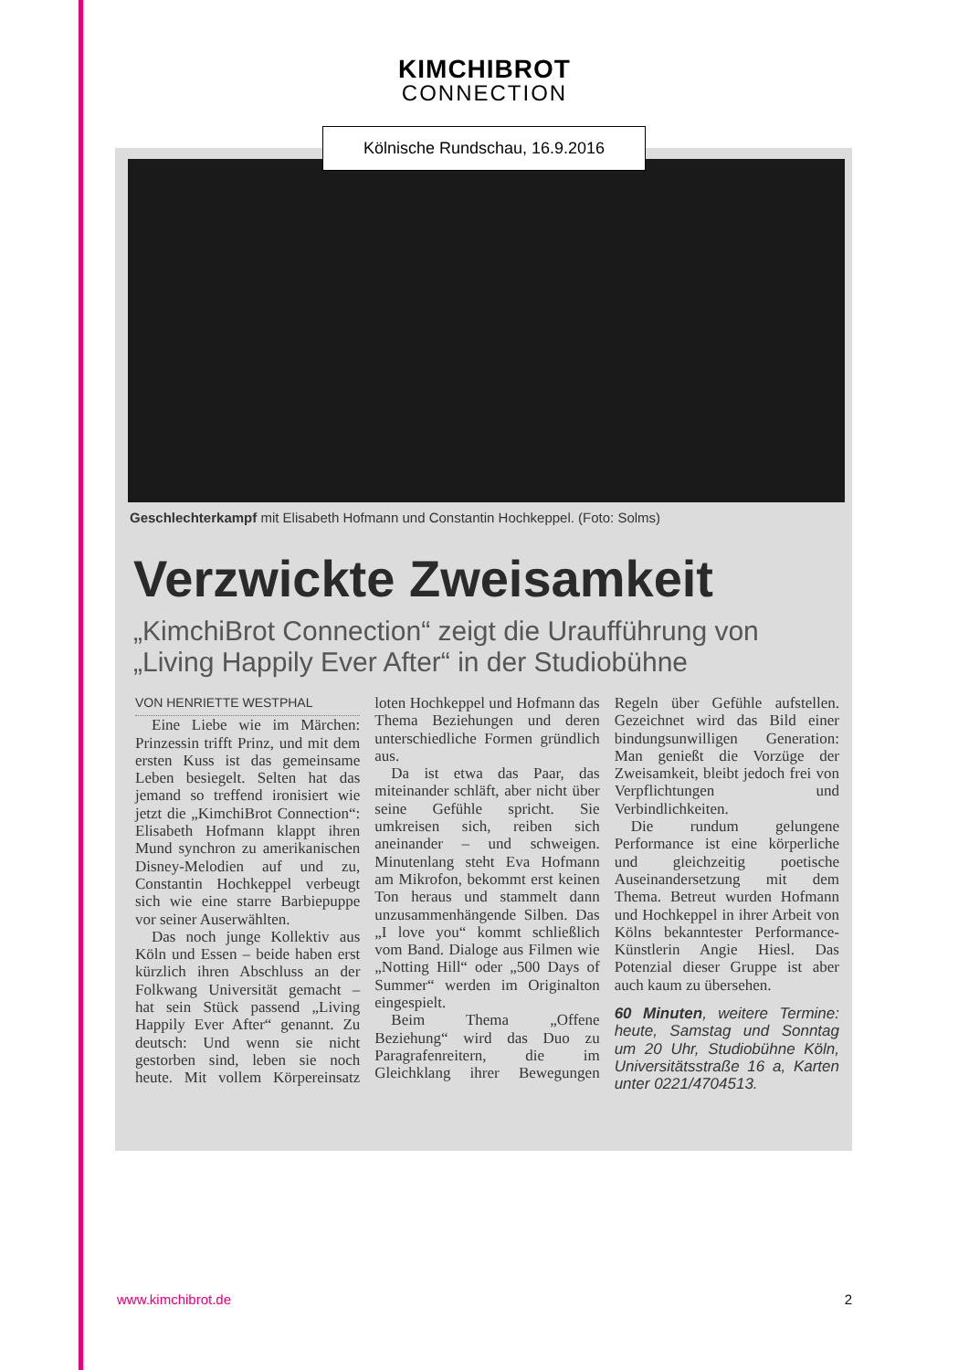KIMCHIBROT
CONNECTION
Kölnische Rundschau, 16.9.2016
Geschlechterkampf mit Elisabeth Hofmann und Constantin Hochkeppel. (Foto: Solms)
Verzwickte Zweisamkeit
„KimchiBrot Connection“ zeigt die Uraufführung von „Living Happily Ever After“ in der Studiobühne
VON HENRIETTE WESTPHAL
Eine Liebe wie im Märchen: Prinzessin trifft Prinz, und mit dem ersten Kuss ist das gemeinsame Leben besiegelt. Selten hat das jemand so treffend ironisiert wie jetzt die „KimchiBrot Connection“: Elisabeth Hofmann klappt ihren Mund synchron zu amerikanischen Disney-Melodien auf und zu, Constantin Hochkeppel verbeugt sich wie eine starre Barbiepuppe vor seiner Auserwählten.
Das noch junge Kollektiv aus Köln und Essen – beide haben erst kürzlich ihren Abschluss an der Folkwang Universität gemacht – hat sein Stück passend „Living Happily Ever After“ genannt. Zu deutsch: Und wenn sie nicht gestorben sind, leben sie noch heute. Mit vollem Körpereinsatz loten Hochkeppel und Hofmann das Thema Beziehungen und deren unterschiedliche Formen gründlich aus.
Da ist etwa das Paar, das miteinander schläft, aber nicht über seine Gefühle spricht. Sie umkreisen sich, reiben sich aneinander – und schweigen. Minutenlang steht Eva Hofmann am Mikrofon, bekommt erst keinen Ton heraus und stammelt dann unzusammenhängende Silben. Das „I love you“ kommt schließlich vom Band. Dialoge aus Filmen wie „Notting Hill“ oder „500 Days of Summer“ werden im Originalton eingespielt.
Beim Thema „Offene Beziehung“ wird das Duo zu Paragrafenreitern, die im Gleichklang ihrer Bewegungen Regeln über Gefühle aufstellen. Gezeichnet wird das Bild einer bindungsunwilligen Generation: Man genießt die Vorzüge der Zweisamkeit, bleibt jedoch frei von Verpflichtungen und Verbindlichkeiten.
Die rundum gelungene Performance ist eine körperliche und gleichzeitig poetische Auseinandersetzung mit dem Thema. Betreut wurden Hofmann und Hochkeppel in ihrer Arbeit von Kölns bekanntester Performance-Künstlerin Angie Hiesl. Das Potenzial dieser Gruppe ist aber auch kaum zu übersehen.
60 Minuten, weitere Termine: heute, Samstag und Sonntag um 20 Uhr, Studiobühne Köln, Universitätsstraße 16 a, Karten unter 0221/4704513.
www.kimchibrot.de 2